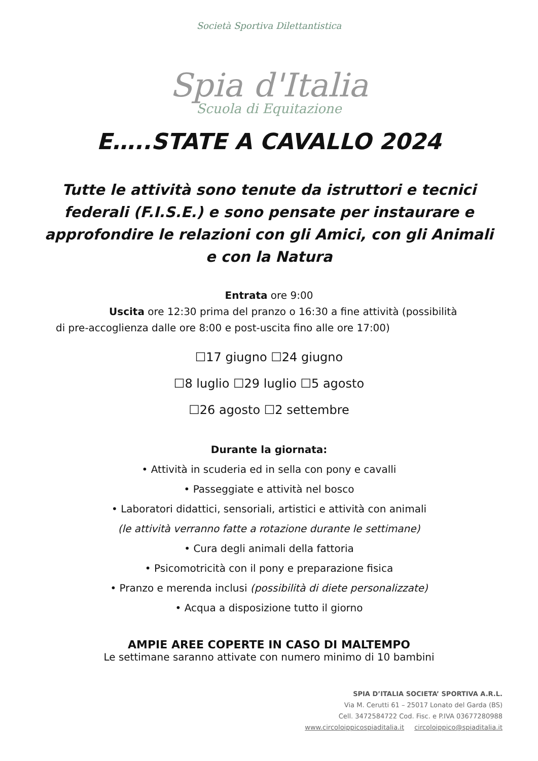Società Sportiva Dilettantistica
Spia d'Italia
Scuola di Equitazione
E…..STATE A CAVALLO 2024
Tutte le attività sono tenute da istruttori e tecnici federali (F.I.S.E.) e sono pensate per instaurare e approfondire le relazioni con gli Amici, con gli Animali e con la Natura
Entrata ore 9:00
Uscita ore 12:30 prima del pranzo o 16:30 a fine attività (possibilità
di pre-accoglienza dalle ore 8:00 e post-uscita fino alle ore 17:00)
☐17 giugno ☐24 giugno
☐8 luglio ☐29 luglio ☐5 agosto
☐26 agosto ☐2 settembre
Durante la giornata:
• Attività in scuderia ed in sella con pony e cavalli
• Passeggiate e attività nel bosco
• Laboratori didattici, sensoriali, artistici e attività con animali
(le attività verranno fatte a rotazione durante le settimane)
• Cura degli animali della fattoria
• Psicomotricità con il pony e preparazione fisica
• Pranzo e merenda inclusi (possibilità di diete personalizzate)
• Acqua a disposizione tutto il giorno
AMPIE AREE COPERTE IN CASO DI MALTEMPO
Le settimane saranno attivate con numero minimo di 10 bambini
SPIA D’ITALIA SOCIETA’ SPORTIVA A.R.L.
Via M. Cerutti 61 – 25017 Lonato del Garda (BS)
Cell. 3472584722 Cod. Fisc. e P.IVA 03677280988
www.circoloippicospiaditalia.it circoloippico@spiaditalia.it